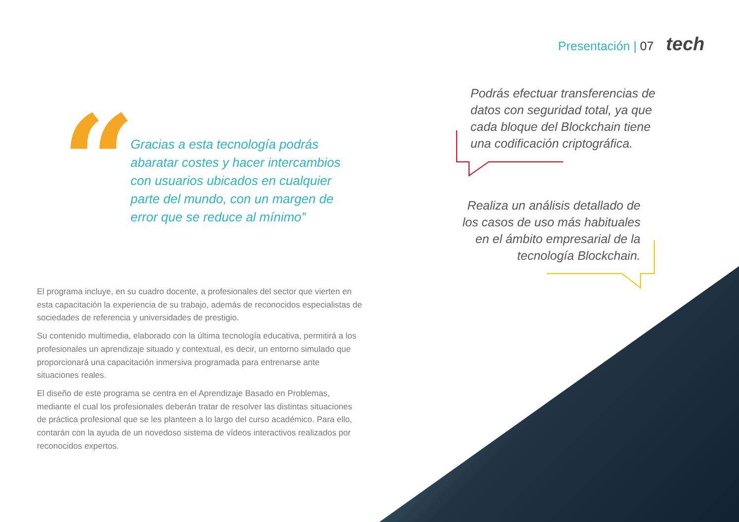Presentación | 07 tech
“
Gracias a esta tecnología podrás abaratar costes y hacer intercambios con usuarios ubicados en cualquier parte del mundo, con un margen de error que se reduce al mínimo”
Podrás efectuar transferencias de datos con seguridad total, ya que cada bloque del Blockchain tiene una codificación criptográfica.
Realiza un análisis detallado de los casos de uso más habituales en el ámbito empresarial de la tecnología Blockchain.
El programa incluye, en su cuadro docente, a profesionales del sector que vierten en esta capacitación la experiencia de su trabajo, además de reconocidos especialistas de sociedades de referencia y universidades de prestigio.
Su contenido multimedia, elaborado con la última tecnología educativa, permitirá a los profesionales un aprendizaje situado y contextual, es decir, un entorno simulado que proporcionará una capacitación inmersiva programada para entrenarse ante situaciones reales.
El diseño de este programa se centra en el Aprendizaje Basado en Problemas, mediante el cual los profesionales deberán tratar de resolver las distintas situaciones de práctica profesional que se les planteen a lo largo del curso académico. Para ello, contarán con la ayuda de un novedoso sistema de vídeos interactivos realizados por reconocidos expertos.